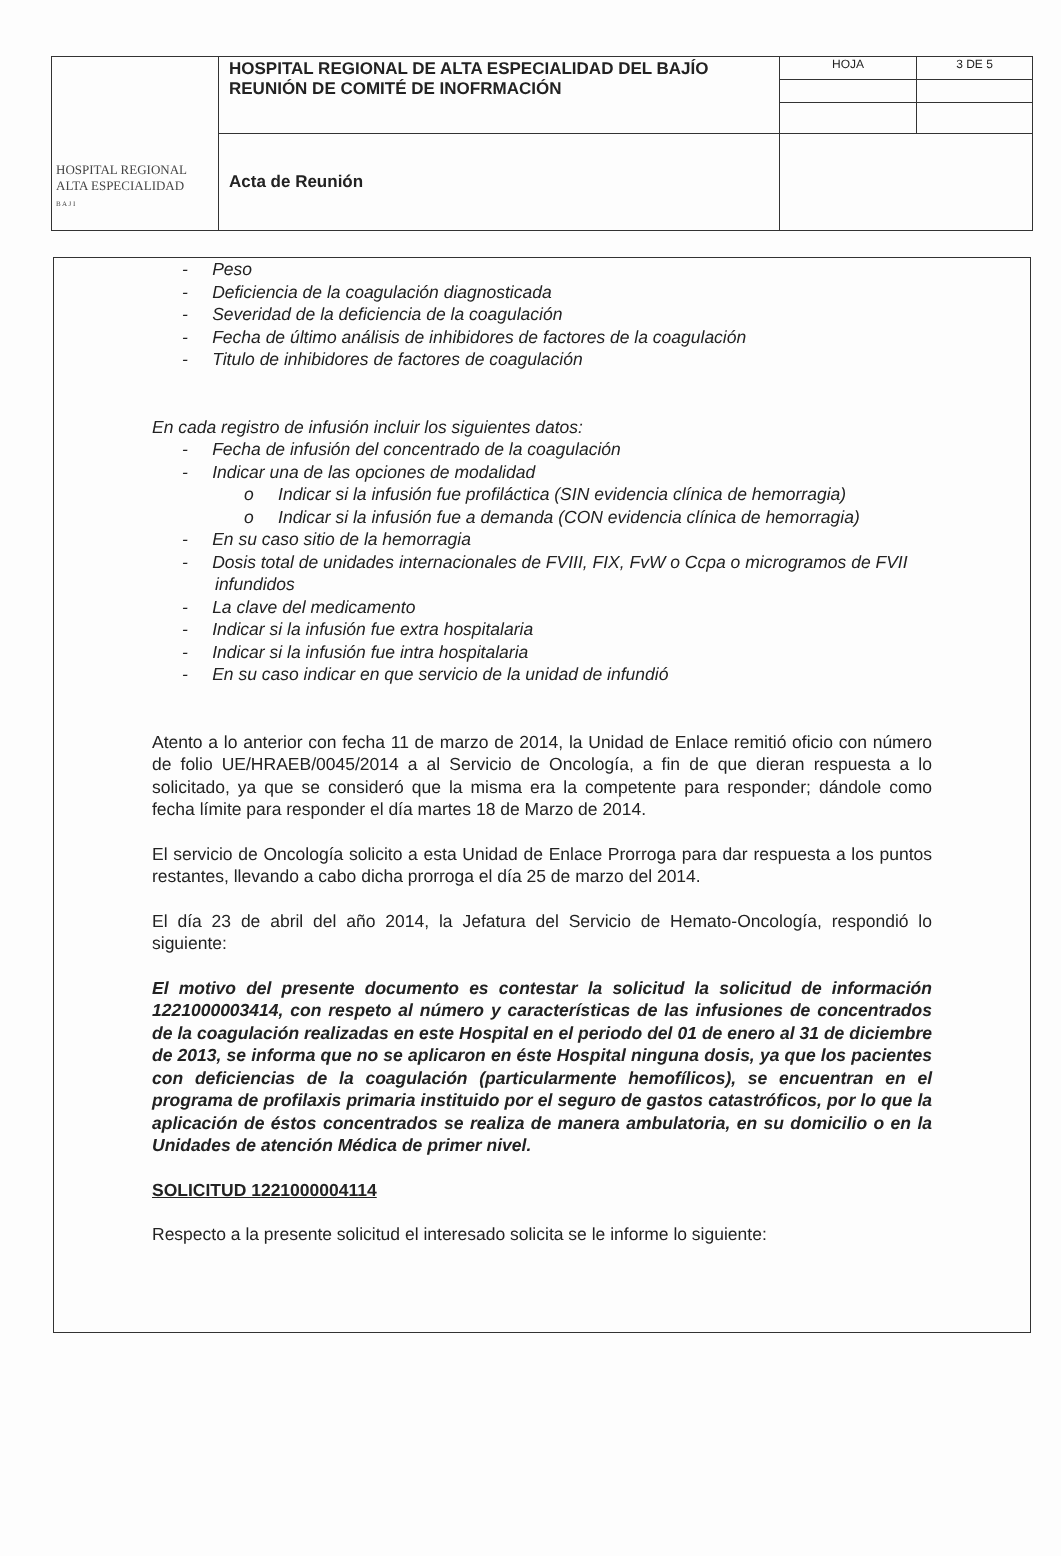| HOSPITAL REGIONAL ALTA ESPECIALIDAD B A J I | HOSPITAL REGIONAL DE ALTA ESPECIALIDAD DEL BAJÍO REUNIÓN DE COMITÉ DE INOFRMACIÓN | HOJA | 3 DE 5 |
| | Acta de Reunión | | |
- Peso
- Deficiencia de la coagulación diagnosticada
- Severidad de la deficiencia de la coagulación
- Fecha de último análisis de inhibidores de factores de la coagulación
- Titulo de inhibidores de factores de coagulación
En cada registro de infusión incluir los siguientes datos:
- Fecha de infusión del concentrado de la coagulación
- Indicar una de las opciones de modalidad
o Indicar si la infusión fue profiláctica (SIN evidencia clínica de hemorragia)
o Indicar si la infusión fue a demanda (CON evidencia clínica de hemorragia)
- En su caso sitio de la hemorragia
- Dosis total de unidades internacionales de FVIII, FIX, FvW o Ccpa o microgramos de FVII infundidos
- La clave del medicamento
- Indicar si la infusión fue extra hospitalaria
- Indicar si la infusión fue intra hospitalaria
- En su caso indicar en que servicio de la unidad de infundió
Atento a lo anterior con fecha 11 de marzo de 2014, la Unidad de Enlace remitió oficio con número de folio UE/HRAEB/0045/2014 a al Servicio de Oncología, a fin de que dieran respuesta a lo solicitado, ya que se consideró que la misma era la competente para responder; dándole como fecha límite para responder el día martes 18 de Marzo de 2014.
El servicio de Oncología solicito a esta Unidad de Enlace Prorroga para dar respuesta a los puntos restantes, llevando a cabo dicha prorroga el día 25 de marzo del 2014.
El día 23 de abril del año 2014, la Jefatura del Servicio de Hemato-Oncología, respondió lo siguiente:
El motivo del presente documento es contestar la solicitud la solicitud de información 1221000003414, con respeto al número y características de las infusiones de concentrados de la coagulación realizadas en este Hospital en el periodo del 01 de enero al 31 de diciembre de 2013, se informa que no se aplicaron en éste Hospital ninguna dosis, ya que los pacientes con deficiencias de la coagulación (particularmente hemofílicos), se encuentran en el programa de profilaxis primaria instituido por el seguro de gastos catastróficos, por lo que la aplicación de éstos concentrados se realiza de manera ambulatoria, en su domicilio o en la Unidades de atención Médica de primer nivel.
SOLICITUD 1221000004114
Respecto a la presente solicitud el interesado solicita se le informe lo siguiente: